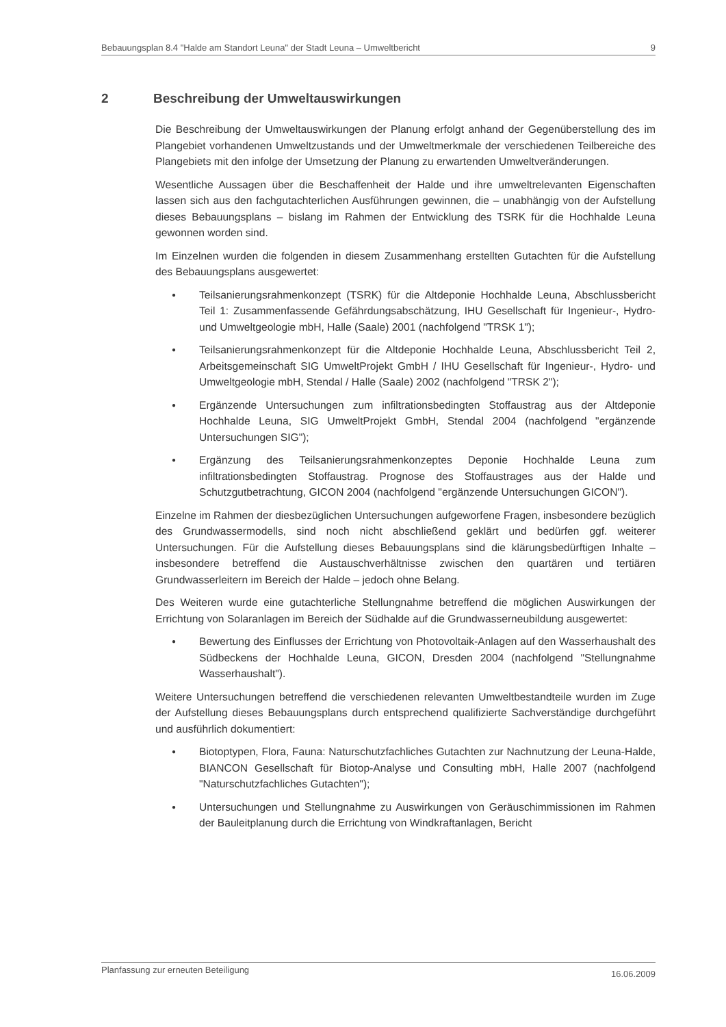Bebauungsplan 8.4 "Halde am Standort Leuna" der Stadt Leuna – Umweltbericht 9
2 Beschreibung der Umweltauswirkungen
Die Beschreibung der Umweltauswirkungen der Planung erfolgt anhand der Gegenüberstellung des im Plangebiet vorhandenen Umweltzustands und der Umweltmerkmale der verschiedenen Teilbereiche des Plangebiets mit den infolge der Umsetzung der Planung zu erwartenden Umweltveränderungen.
Wesentliche Aussagen über die Beschaffenheit der Halde und ihre umweltrelevanten Eigenschaften lassen sich aus den fachgutachterlichen Ausführungen gewinnen, die – unabhängig von der Aufstellung dieses Bebauungsplans – bislang im Rahmen der Entwicklung des TSRK für die Hochhalde Leuna gewonnen worden sind.
Im Einzelnen wurden die folgenden in diesem Zusammenhang erstellten Gutachten für die Aufstellung des Bebauungsplans ausgewertet:
● Teilsanierungsrahmenkonzept (TSRK) für die Altdeponie Hochhalde Leuna, Abschlussbericht Teil 1: Zusammenfassende Gefährdungsabschätzung, IHU Gesellschaft für Ingenieur-, Hydro- und Umweltgeologie mbH, Halle (Saale) 2001 (nachfolgend "TRSK 1");
● Teilsanierungsrahmenkonzept für die Altdeponie Hochhalde Leuna, Abschlussbericht Teil 2, Arbeitsgemeinschaft SIG UmweltProjekt GmbH / IHU Gesellschaft für Ingenieur-, Hydro- und Umweltgeologie mbH, Stendal / Halle (Saale) 2002 (nachfolgend "TRSK 2");
● Ergänzende Untersuchungen zum infiltrationsbedingten Stoffaustrag aus der Altdeponie Hochhalde Leuna, SIG UmweltProjekt GmbH, Stendal 2004 (nachfolgend "ergänzende Untersuchungen SIG");
● Ergänzung des Teilsanierungsrahmenkonzeptes Deponie Hochhalde Leuna zum infiltrationsbedingten Stoffaustrag. Prognose des Stoffaustrages aus der Halde und Schutzgutbetrachtung, GICON 2004 (nachfolgend "ergänzende Untersuchungen GICON").
Einzelne im Rahmen der diesbezüglichen Untersuchungen aufgeworfene Fragen, insbesondere bezüglich des Grundwassermodells, sind noch nicht abschließend geklärt und bedürfen ggf. weiterer Untersuchungen. Für die Aufstellung dieses Bebauungsplans sind die klärungsbedürftigen Inhalte – insbesondere betreffend die Austauschverhältnisse zwischen den quartären und tertiären Grundwasserleitern im Bereich der Halde – jedoch ohne Belang.
Des Weiteren wurde eine gutachterliche Stellungnahme betreffend die möglichen Auswirkungen der Errichtung von Solaranlagen im Bereich der Südhalde auf die Grundwasserneubildung ausgewertet:
● Bewertung des Einflusses der Errichtung von Photovoltaik-Anlagen auf den Wasserhaushalt des Südbeckens der Hochhalde Leuna, GICON, Dresden 2004 (nachfolgend "Stellungnahme Wasserhaushalt").
Weitere Untersuchungen betreffend die verschiedenen relevanten Umweltbestandteile wurden im Zuge der Aufstellung dieses Bebauungsplans durch entsprechend qualifizierte Sachverständige durchgeführt und ausführlich dokumentiert:
● Biotoptypen, Flora, Fauna: Naturschutzfachliches Gutachten zur Nachnutzung der Leuna-Halde, BIANCON Gesellschaft für Biotop-Analyse und Consulting mbH, Halle 2007 (nachfolgend "Naturschutzfachliches Gutachten");
● Untersuchungen und Stellungnahme zu Auswirkungen von Geräuschimmissionen im Rahmen der Bauleitplanung durch die Errichtung von Windkraftanlagen, Bericht
Planfassung zur erneuten Beteiligung 16.06.2009